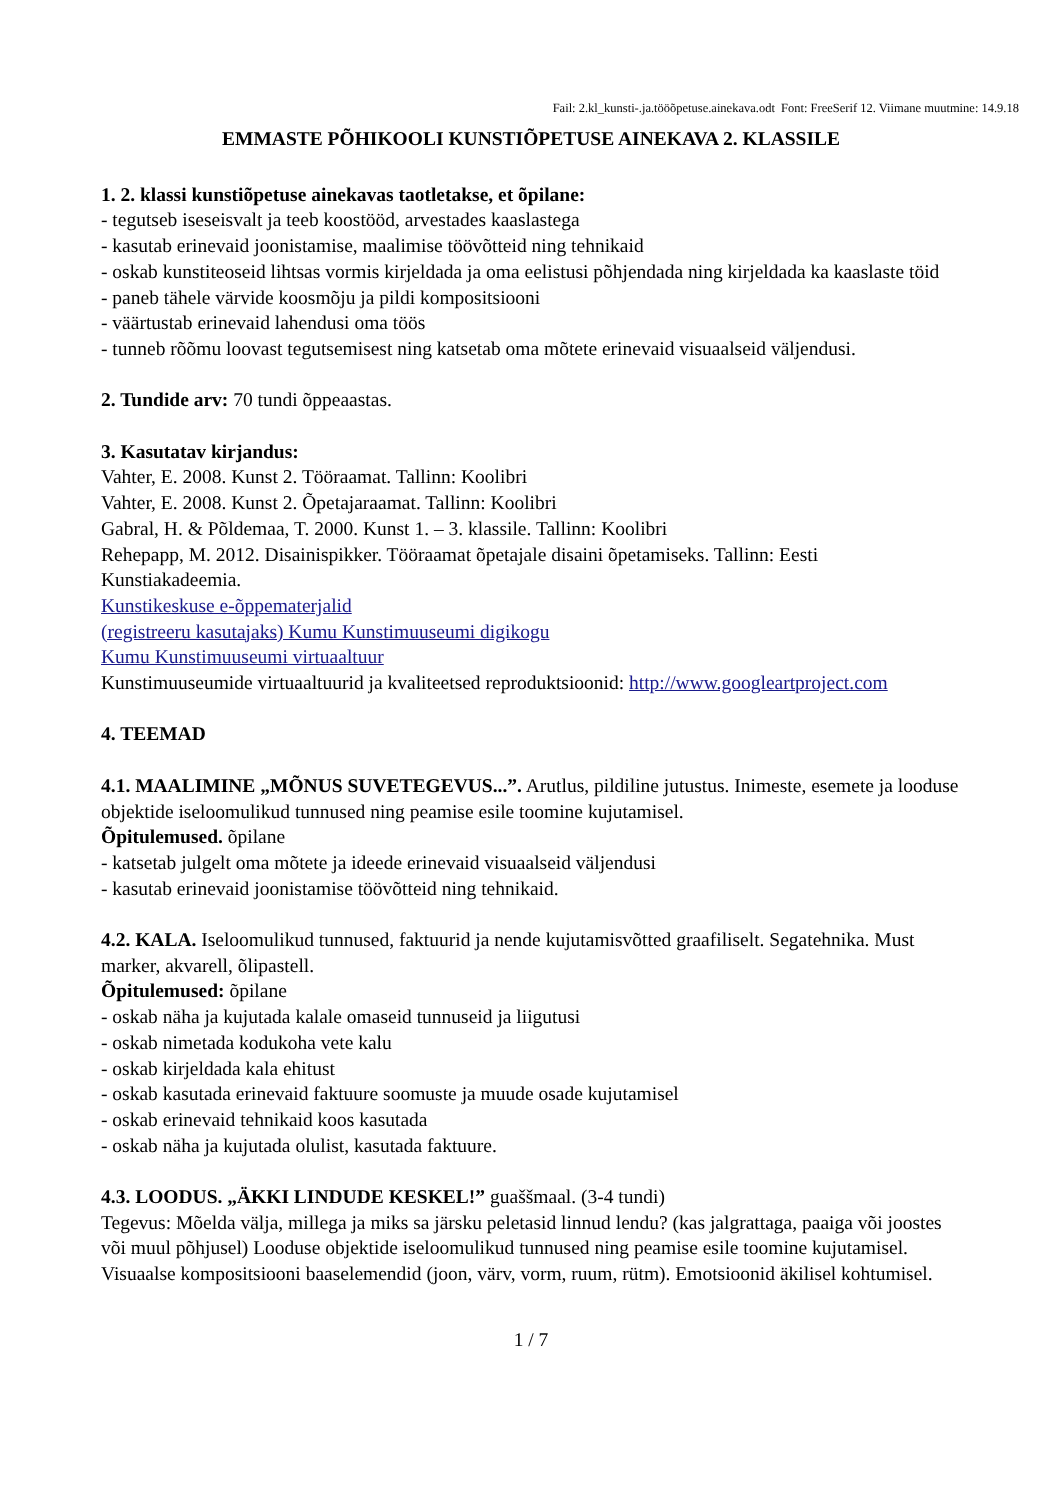Fail: 2.kl_kunsti-.ja.tööõpetuse.ainekava.odt Font: FreeSerif 12. Viimane muutmine: 14.9.18
EMMASTE PÕHIKOOLI KUNSTIÕPETUSE AINEKAVA 2. KLASSILE
1. 2. klassi kunstiõpetuse ainekavas taotletakse, et õpilane:
- tegutseb iseseisvalt ja teeb koostööd, arvestades kaaslastega
- kasutab erinevaid joonistamise, maalimise töövõtteid ning tehnikaid
- oskab kunstiteoseid lihtsas vormis kirjeldada ja oma eelistusi põhjendada ning kirjeldada ka kaaslaste töid
- paneb tähele värvide koosmõju ja pildi kompositsiooni
- väärtustab erinevaid lahendusi oma töös
- tunneb rõõmu loovast tegutsemisest ning katsetab oma mõtete erinevaid visuaalseid väljendusi.
2. Tundide arv: 70 tundi õppeaastas.
3. Kasutatav kirjandus:
Vahter, E. 2008. Kunst 2. Tööraamat. Tallinn: Koolibri
Vahter, E. 2008. Kunst 2. Õpetajaraamat. Tallinn: Koolibri
Gabral, H. & Põldemaa, T. 2000. Kunst 1. – 3. klassile. Tallinn: Koolibri
Rehepapp, M. 2012. Disainispikker. Tööraamat õpetajale disaini õpetamiseks. Tallinn: Eesti Kunstiakadeemia.
Kunstikeskuse e-õppematerjalid
(registreeru kasutajaks) Kumu Kunstimuuseumi digikogu
Kumu Kunstimuuseumi virtuaaltuur
Kunstimuuseumide virtuaaltuurid ja kvaliteetsed reproduktsioonid: http://www.googleartproject.com
4. TEEMAD
4.1. MAALIMINE „MÕNUS SUVETEGEVUS...”. Arutlus, pildiline jutustus. Inimeste, esemete ja looduse objektide iseloomulikud tunnused ning peamise esile toomine kujutamisel.
Õpitulemused. õpilane
- katsetab julgelt oma mõtete ja ideede erinevaid visuaalseid väljendusi
- kasutab erinevaid joonistamise töövõtteid ning tehnikaid.
4.2. KALA. Iseloomulikud tunnused, faktuurid ja nende kujutamisvõtted graafiliselt. Segatehnika. Must marker, akvarell, õlipastell.
Õpitulemused: õpilane
- oskab näha ja kujutada kalale omaseid tunnuseid ja liigutusi
- oskab nimetada kodukoha vete kalu
- oskab kirjeldada kala ehitust
- oskab kasutada erinevaid faktuure soomuste ja muude osade kujutamisel
- oskab erinevaid tehnikaid koos kasutada
- oskab näha ja kujutada olulist, kasutada faktuure.
4.3. LOODUS. „ÄKKI LINDUDE KESKEL!” guaššmaal. (3-4 tundi)
Tegevus: Mõelda välja, millega ja miks sa järsku peletasid linnud lendu? (kas jalgrattaga, paaiga või joostes või muul põhjusel) Looduse objektide iseloomulikud tunnused ning peamise esile toomine kujutamisel. Visuaalse kompositsiooni baaselemendid (joon, värv, vorm, ruum, rütm). Emotsioonid äkilisel kohtumisel.
1 / 7